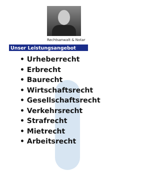Rechtsanwalt & Notar
Unser Leistungsangebot
• Urheberrecht
• Erbrecht
• Baurecht
• Wirtschaftsrecht
• Gesellschaftsrecht
• Verkehrsrecht
• Strafrecht
• Mietrecht
• Arbeitsrecht